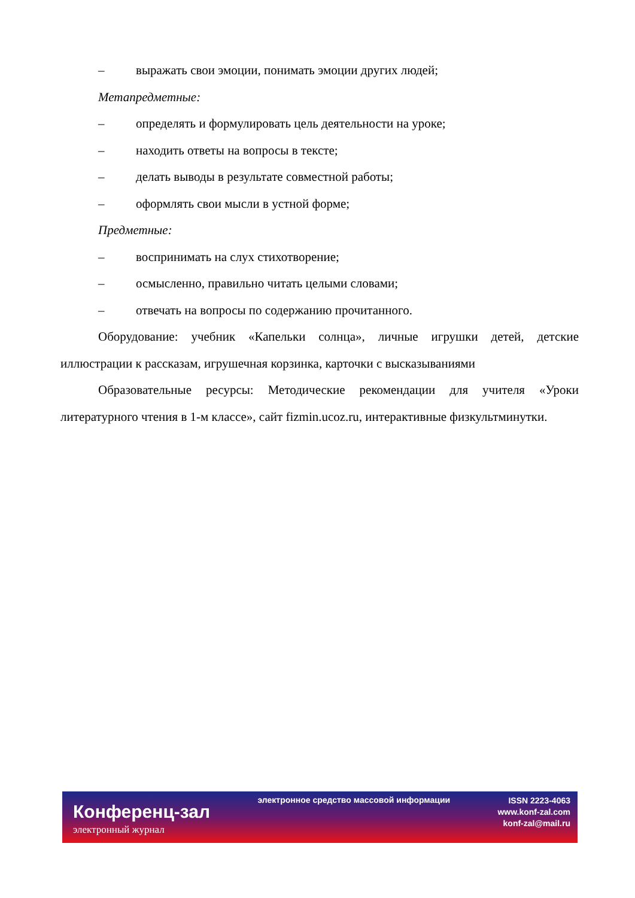– выражать свои эмоции, понимать эмоции других людей;
Метапредметные:
– определять и формулировать цель деятельности на уроке;
– находить ответы на вопросы в тексте;
– делать выводы в результате совместной работы;
– оформлять свои мысли в устной форме;
Предметные:
– воспринимать на слух стихотворение;
– осмысленно, правильно читать целыми словами;
– отвечать на вопросы по содержанию прочитанного.
Оборудование: учебник «Капельки солнца», личные игрушки детей, детские иллюстрации к рассказам, игрушечная корзинка, карточки с высказываниями
Образовательные ресурсы: Методические рекомендации для учителя «Уроки литературного чтения в 1-м классе», сайт fizmin.ucoz.ru, интерактивные физкультминутки.
Конференц-зал
электронный журнал
электронное средство массовой информации
ISSN 2223-4063
www.konf-zal.com
konf-zal@mail.ru